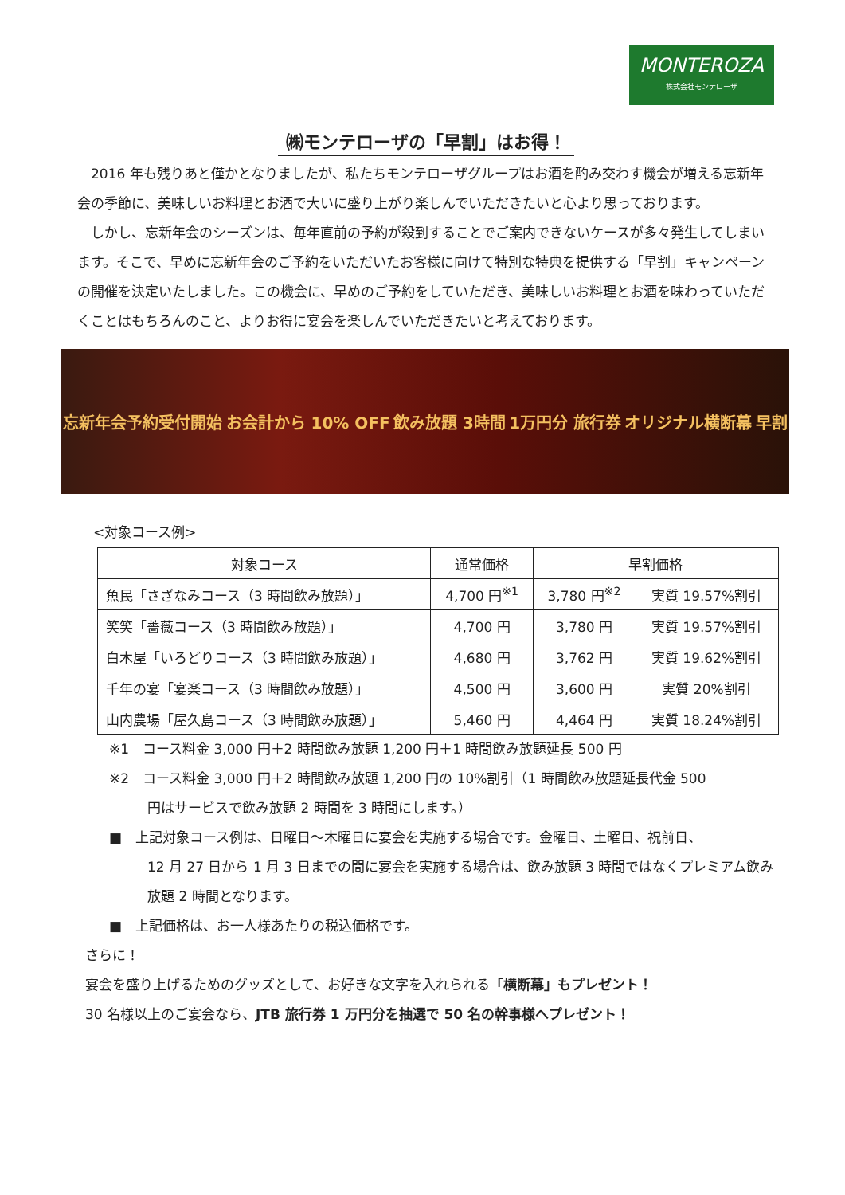MONTEROZA
株式会社モンテローザ
㈱モンテローザの「早割」はお得！
　2016 年も残りあと僅かとなりましたが、私たちモンテローザグループはお酒を酌み交わす機会が増える忘新年会の季節に、美味しいお料理とお酒で大いに盛り上がり楽しんでいただきたいと心より思っております。
　しかし、忘新年会のシーズンは、毎年直前の予約が殺到することでご案内できないケースが多々発生してしまいます。そこで、早めに忘新年会のご予約をいただいたお客様に向けて特別な特典を提供する「早割」キャンペーンの開催を決定いたしました。この機会に、早めのご予約をしていただき、美味しいお料理とお酒を味わっていただくことはもちろんのこと、よりお得に宴会を楽しんでいただきたいと考えております。
忘新年会予約受付開始 お会計から 10% OFF 飲み放題 3時間 1万円分 旅行券 オリジナル横断幕 早割
<対象コース例>
| 対象コース | 通常価格 | 早割価格 | |
| --- | --- | --- | --- |
| 魚民「さざなみコース（3 時間飲み放題）」 | 4,700 円<sup>※1</sup> | 3,780 円<sup>※2</sup> | 実質 19.57%割引 |
| 笑笑「薔薇コース（3 時間飲み放題）」 | 4,700 円 | 3,780 円 | 実質 19.57%割引 |
| 白木屋「いろどりコース（3 時間飲み放題）」 | 4,680 円 | 3,762 円 | 実質 19.62%割引 |
| 千年の宴「宴楽コース（3 時間飲み放題）」 | 4,500 円 | 3,600 円 | 実質 20%割引 |
| 山内農場「屋久島コース（3 時間飲み放題）」 | 5,460 円 | 4,464 円 | 実質 18.24%割引 |
※1　コース料金 3,000 円＋2 時間飲み放題 1,200 円＋1 時間飲み放題延長 500 円
※2　コース料金 3,000 円＋2 時間飲み放題 1,200 円の 10%割引（1 時間飲み放題延長代金 500
円はサービスで飲み放題 2 時間を 3 時間にします。）
■　上記対象コース例は、日曜日～木曜日に宴会を実施する場合です。金曜日、土曜日、祝前日、
12 月 27 日から 1 月 3 日までの間に宴会を実施する場合は、飲み放題 3 時間ではなくプレミアム飲み放題 2 時間となります。
■　上記価格は、お一人様あたりの税込価格です。
さらに！
宴会を盛り上げるためのグッズとして、お好きな文字を入れられる「横断幕」もプレゼント！
30 名様以上のご宴会なら、JTB 旅行券 1 万円分を抽選で 50 名の幹事様へプレゼント！